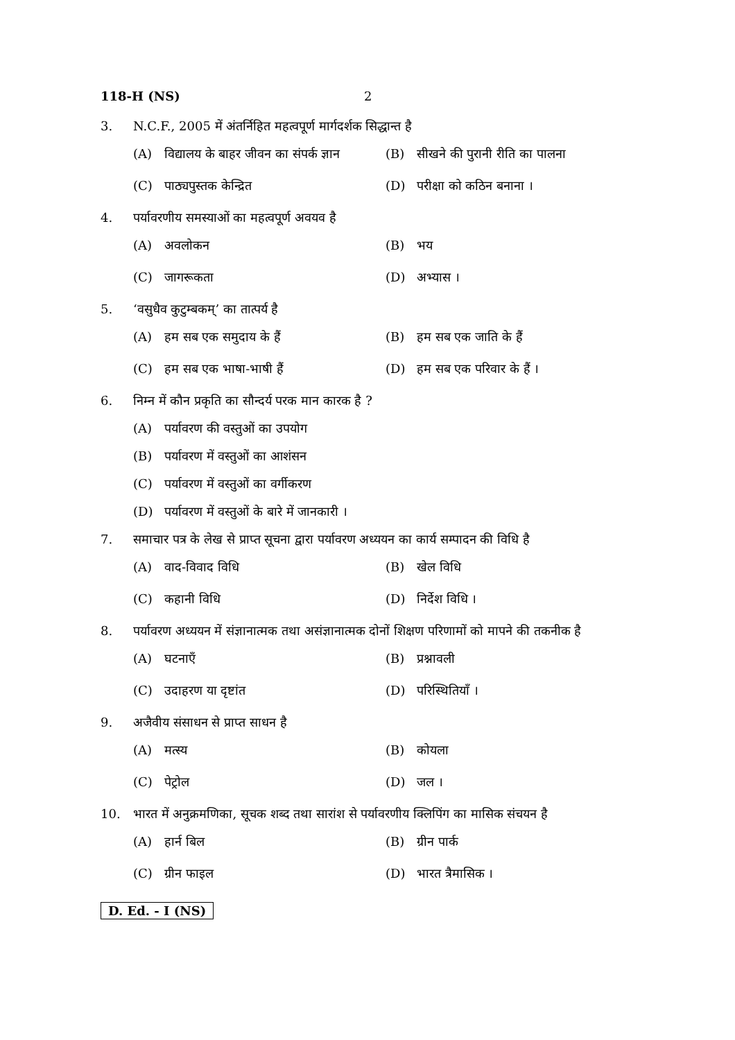118-H (NS) 2
3. N.C.F., 2005 में अंतर्निहित महत्वपूर्ण मार्गदर्शक सिद्धान्त है
(A) विद्यालय के बाहर जीवन का संपर्क ज्ञान
(B) सीखने की पुरानी रीति का पालना
(C) पाठ्यपुस्तक केन्द्रित (D) परीक्षा को कठिन बनाना ।
4. पर्यावरणीय समस्याओं का महत्वपूर्ण अवयव है
(A) अवलोकन (B) भय
(C) जागरूकता (D) अभ्यास ।
5. ‘वसुधैव कुटुम्बकम्’ का तात्पर्य है
(A) हम सब एक समुदाय के हैं (B) हम सब एक जाति के हैं
(C) हम सब एक भाषा-भाषी हैं (D) हम सब एक परिवार के हैं ।
6. निम्न में कौन प्रकृति का सौन्दर्य परक मान कारक है ?
(A) पर्यावरण की वस्तुओं का उपयोग
(B) पर्यावरण में वस्तुओं का आशंसन
(C) पर्यावरण में वस्तुओं का वर्गीकरण
(D) पर्यावरण में वस्तुओं के बारे में जानकारी ।
7. समाचार पत्र के लेख से प्राप्त सूचना द्वारा पर्यावरण अध्ययन का कार्य सम्पादन की विधि है
(A) वाद-विवाद विधि (B) खेल विधि
(C) कहानी विधि (D) निर्देश विधि ।
8. पर्यावरण अध्ययन में संज्ञानात्मक तथा असंज्ञानात्मक दोनों शिक्षण परिणामों को मापने की तकनीक है
(A) घटनाएँ (B) प्रश्नावली
(C) उदाहरण या दृष्टांत (D) परिस्थितियाँ ।
9. अजैवीय संसाधन से प्राप्त साधन है
(A) मत्स्य (B) कोयला
(C) पेट्रोल (D) जल ।
10. भारत में अनुक्रमणिका, सूचक शब्द तथा सारांश से पर्यावरणीय क्लिपिंग का मासिक संचयन है
(A) हार्न बिल (B) ग्रीन पार्क
(C) ग्रीन फाइल (D) भारत त्रैमासिक ।
D. Ed. - I (NS)